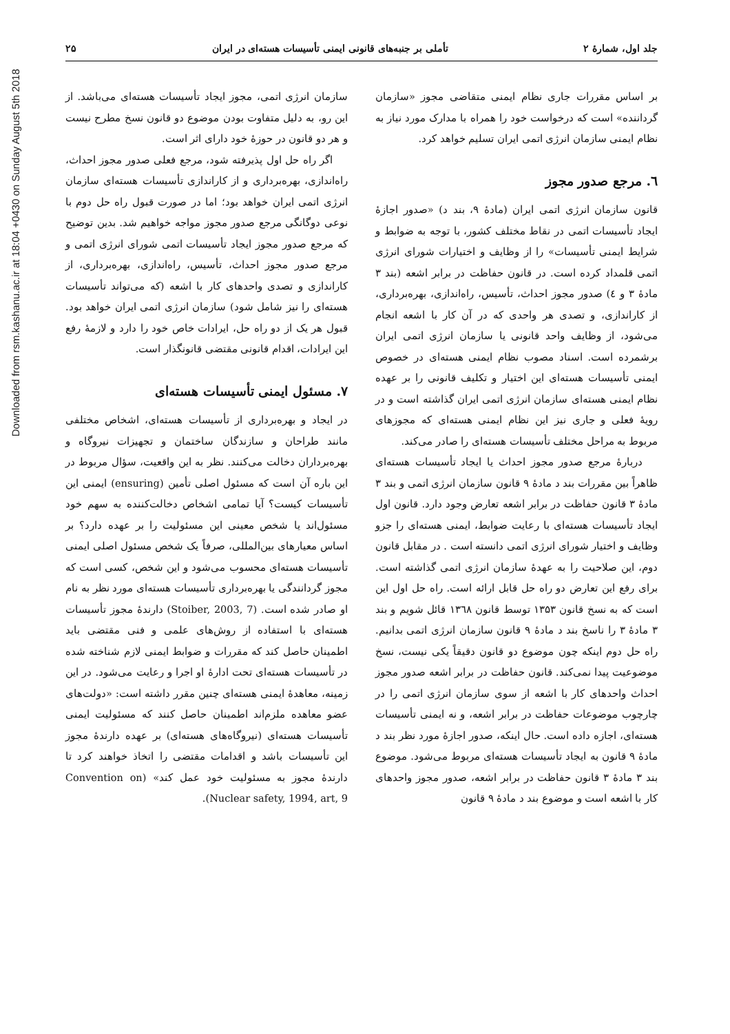Downloaded from rsm.kashanu.ac.ir at 18:04 +0430 on Sunday August 5th 2018
جلد اول، شمارۀ ۲ تأملی بر جنبه‌های قانونی ایمنی تأسیسات هسته‌ای در ایران ۲۵
بر اساس مقررات جاری نظام ایمنی متقاضی مجوز «سازمان گرداننده» است که درخواست خود را همراه با مدارک مورد نیاز به نظام ایمنی سازمان انرژی اتمی ایران تسلیم خواهد کرد.
٦. مرجع صدور مجوز
قانون سازمان انرژی اتمی ایران (مادۀ ۹، بند د) «صدور اجازۀ ایجاد تأسیسات اتمی در نقاط مختلف کشور، با توجه به ضوابط و شرایط ایمنی تأسیسات» را از وظایف و اختیارات شورای انرژی اتمی قلمداد کرده است. در قانون حفاظت در برابر اشعه (بند ۳ مادۀ ۳ و ٤) صدور مجوز احداث، تأسیس، راه‌اندازی، بهره‌برداری، از کاراندازی، و تصدی هر واحدی که در آن کار با اشعه انجام می‌شود، از وظایف واحد قانونی یا سازمان انرژی اتمی ایران برشمرده است. اسناد مصوب نظام ایمنی هسته‌ای در خصوص ایمنی تأسیسات هسته‌ای این اختیار و تکلیف قانونی را بر عهده نظام ایمنی هسته‌ای سازمان انرژی اتمی ایران گذاشته است و در رویۀ فعلی و جاری نیز این نظام ایمنی هسته‌ای که مجوزهای مربوط به مراحل مختلف تأسیسات هسته‌ای را صادر می‌کند.
دربارۀ مرجع صدور مجوز احداث یا ایجاد تأسیسات هسته‌ای ظاهراً بین مقررات بند د مادۀ ۹ قانون سازمان انرژی اتمی و بند ۳ مادۀ ۳ قانون حفاظت در برابر اشعه تعارض وجود دارد. قانون اول ایجاد تأسیسات هسته‌ای با رعایت ضوابط، ایمنی هسته‌ای را جزو وظایف و اختیار شورای انرژی اتمی دانسته است . در مقابل قانون دوم، این صلاحیت را به عهدۀ سازمان انرژی اتمی گذاشته است. برای رفع این تعارض دو راه حل قابل ارائه است. راه حل اول این است که به نسخ قانون ۱۳۵۳ توسط قانون ۱۳٦۸ قائل شویم و بند ۳ مادۀ ۳ را ناسخ بند د مادۀ ۹ قانون سازمان انرژی اتمی بدانیم. راه حل دوم اینکه چون موضوع دو قانون دقیقاً یکی نیست، نسخ موضوعیت پیدا نمی‌کند. قانون حفاظت در برابر اشعه صدور مجوز احداث واحدهای کار با اشعه از سوی سازمان انرژی اتمی را در چارچوب موضوعات حفاظت در برابر اشعه، و نه ایمنی تأسیسات هسته‌ای، اجازه داده است. حال اینکه، صدور اجازۀ مورد نظر بند د مادۀ ۹ قانون به ایجاد تأسیسات هسته‌ای مربوط می‌شود. موضوع بند ۳ مادۀ ۳ قانون حفاظت در برابر اشعه، صدور مجوز واحدهای کار با اشعه است و موضوع بند د مادۀ ۹ قانون
سازمان انرژی اتمی، مجوز ایجاد تأسیسات هسته‌ای می‌باشد. از این رو، به دلیل متفاوت بودن موضوع دو قانون نسخ مطرح نیست و هر دو قانون در حوزۀ خود دارای اثر است.
اگر راه حل اول پذیرفته شود، مرجع فعلی صدور مجوز احداث، راه‌اندازی، بهره‌برداری و از کاراندازی تأسیسات هسته‌ای سازمان انرژی اتمی ایران خواهد بود؛ اما در صورت قبول راه حل دوم با نوعی دوگانگی مرجع صدور مجوز مواجه خواهیم شد. بدین توضیح که مرجع صدور مجوز ایجاد تأسیسات اتمی شورای انرژی اتمی و مرجع صدور مجوز احداث، تأسیس، راه‌اندازی، بهره‌برداری، از کاراندازی و تصدی واحدهای کار با اشعه (که می‌تواند تأسیسات هسته‌ای را نیز شامل شود) سازمان انرژی اتمی ایران خواهد بود. قبول هر یک از دو راه حل، ایرادات خاص خود را دارد و لازمۀ رفع این ایرادات، اقدام قانونی مقتضی قانونگذار است.
٧. مسئول ایمنی تأسیسات هسته‌ای
در ایجاد و بهره‌برداری از تأسیسات هسته‌ای، اشخاص مختلفی مانند طراحان و سازندگان ساختمان و تجهیزات نیروگاه و بهره‌برداران دخالت می‌کنند. نظر به این واقعیت، سؤال مربوط در این باره آن است که مسئول اصلی تأمین (ensuring) ایمنی این تأسیسات کیست؟ آیا تمامی اشخاص دخالت‌کننده به سهم خود مسئول‌اند یا شخص معینی این مسئولیت را بر عهده دارد؟ بر اساس معیارهای بین‌المللی، صرفاً یک شخص مسئول اصلی ایمنی تأسیسات هسته‌ای محسوب می‌شود و این شخص، کسی است که مجوز گردانندگی یا بهره‌برداری تأسیسات هسته‌ای مورد نظر به نام او صادر شده است. (Stoiber, 2003, 7) دارندۀ مجوز تأسیسات هسته‌ای با استفاده از روش‌های علمی و فنی مقتضی باید اطمینان حاصل کند که مقررات و ضوابط ایمنی لازم شناخته شده در تأسیسات هسته‌ای تحت ادارۀ او اجرا و رعایت می‌شود. در این زمینه، معاهدۀ ایمنی هسته‌ای چنین مقرر داشته است: «دولت‌های عضو معاهده ملزم‌اند اطمینان حاصل کنند که مسئولیت ایمنی تأسیسات هسته‌ای (نیروگاه‌های هسته‌ای) بر عهده دارندۀ مجوز این تأسیسات باشد و اقدامات مقتضی را اتخاذ خواهند کرد تا دارندۀ مجوز به مسئولیت خود عمل کند» (Convention on Nuclear safety, 1994, art, 9).